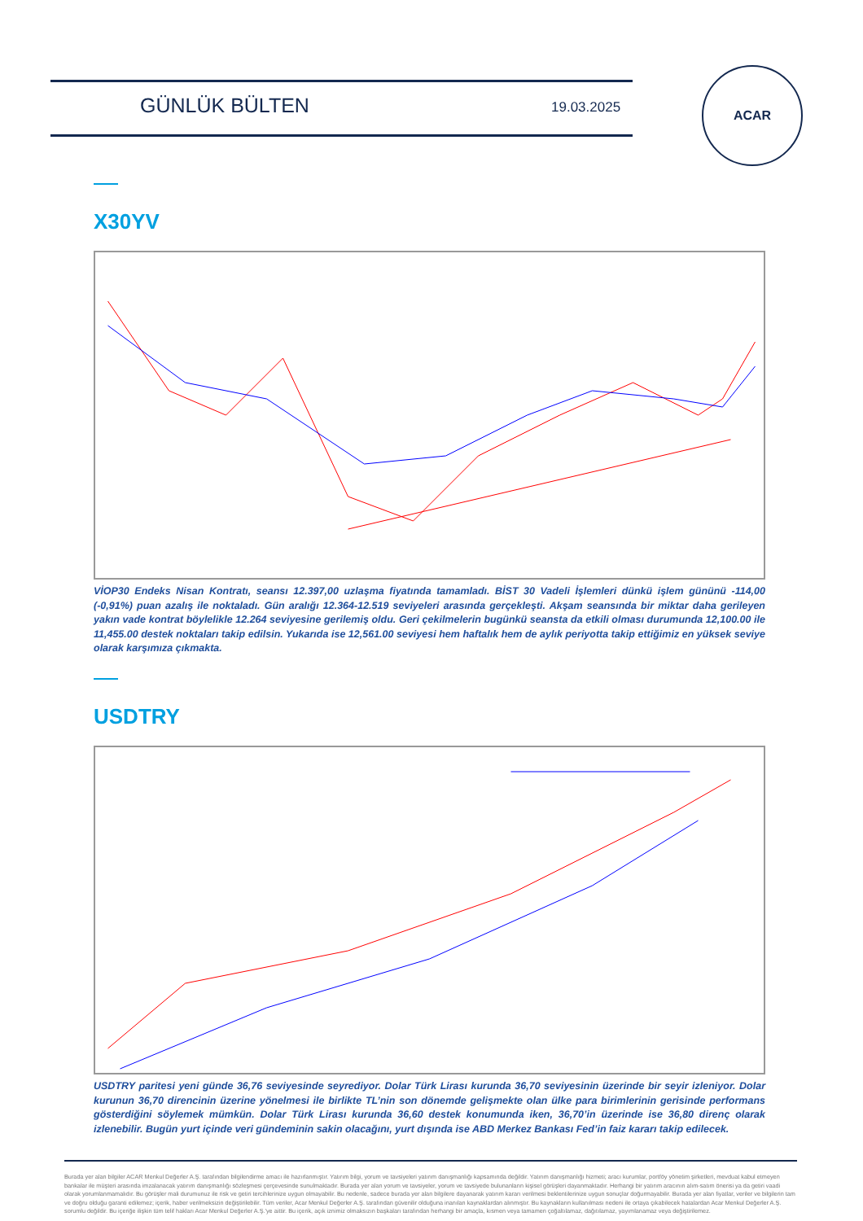GÜNLÜK BÜLTEN 19.03.2025
ACAR
X30YV
VİOP30 Endeks Nisan Kontratı, seansı 12.397,00 uzlaşma fiyatında tamamladı. BİST 30 Vadeli İşlemleri dünkü işlem gününü -114,00 (-0,91%) puan azalış ile noktaladı. Gün aralığı 12.364-12.519 seviyeleri arasında gerçekleşti. Akşam seansında bir miktar daha gerileyen yakın vade kontrat böylelikle 12.264 seviyesine gerilemiş oldu. Geri çekilmelerin bugünkü seansta da etkili olması durumunda 12,100.00 ile 11,455.00 destek noktaları takip edilsin. Yukarıda ise 12,561.00 seviyesi hem haftalık hem de aylık periyotta takip ettiğimiz en yüksek seviye olarak karşımıza çıkmakta.
USDTRY
USDTRY paritesi yeni günde 36,76 seviyesinde seyrediyor. Dolar Türk Lirası kurunda 36,70 seviyesinin üzerinde bir seyir izleniyor. Dolar kurunun 36,70 direncinin üzerine yönelmesi ile birlikte TL’nin son dönemde gelişmekte olan ülke para birimlerinin gerisinde performans gösterdiğini söylemek mümkün. Dolar Türk Lirası kurunda 36,60 destek konumunda iken, 36,70’in üzerinde ise 36,80 direnç olarak izlenebilir. Bugün yurt içinde veri gündeminin sakin olacağını, yurt dışında ise ABD Merkez Bankası Fed’in faiz kararı takip edilecek.
Burada yer alan bilgiler ACAR Menkul Değerler A.Ş. tarafından bilgilendirme amacı ile hazırlanmıştır. Yatırım bilgi, yorum ve tavsiyeleri yatırım danışmanlığı kapsamında değildir. Yatırım danışmanlığı hizmeti; aracı kurumlar, portföy yönetim şirketleri, mevduat kabul etmeyen bankalar ile müşteri arasında imzalanacak yatırım danışmanlığı sözleşmesi çerçevesinde sunulmaktadır. Burada yer alan yorum ve tavsiyeler, yorum ve tavsiyede bulunanların kişisel görüşleri dayanmaktadır. Herhangi bir yatırım aracının alım-satım önerisi ya da getiri vaadi olarak yorumlanmamalıdır. Bu görüşler mali durumunuz ile risk ve getiri tercihlerinize uygun olmayabilir. Bu nedenle, sadece burada yer alan bilgilere dayanarak yatırım kararı verilmesi beklentilerinize uygun sonuçlar doğurmayabilir. Burada yer alan fiyatlar, veriler ve bilgilerin tam ve doğru olduğu garanti edilemez; içerik, haber verilmeksizin değiştirilebilir. Tüm veriler, Acar Menkul Değerler A.Ş. tarafından güvenilir olduğuna inanılan kaynaklardan alınmıştır. Bu kaynakların kullanılması nedeni ile ortaya çıkabilecek hatalardan Acar Menkul Değerler A.Ş. sorumlu değildir. Bu içeriğe ilişkin tüm telif hakları Acar Menkul Değerler A.Ş.'ye aittir. Bu içerik, açık iznimiz olmaksızın başkaları tarafından herhangi bir amaçla, kısmen veya tamamen çoğaltılamaz, dağıtılamaz, yayımlanamaz veya değiştirilemez.